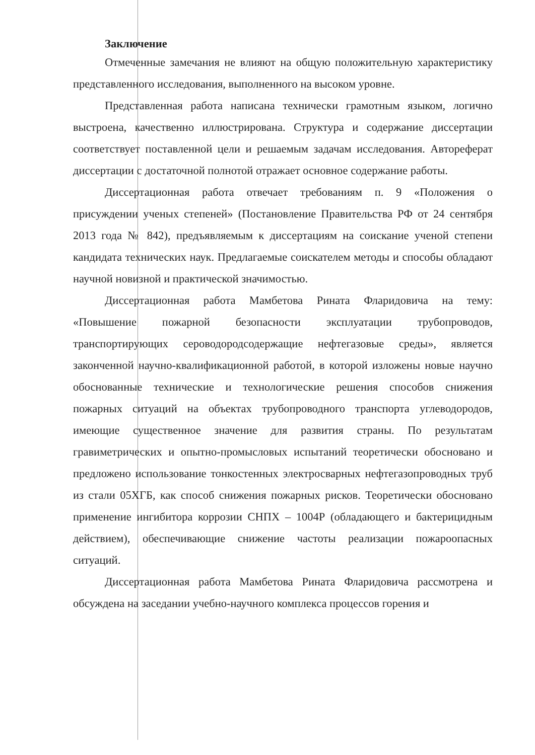Заключение
Отмеченные замечания не влияют на общую положительную характеристику представленного исследования, выполненного на высоком уровне.
Представленная работа написана технически грамотным языком, логично выстроена, качественно иллюстрирована. Структура и содержание диссертации соответствует поставленной цели и решаемым задачам исследования. Автореферат диссертации с достаточной полнотой отражает основное содержание работы.
Диссертационная работа отвечает требованиям п. 9 «Положения о присуждении ученых степеней» (Постановление Правительства РФ от 24 сентября 2013 года № 842), предъявляемым к диссертациям на соискание ученой степени кандидата технических наук. Предлагаемые соискателем методы и способы обладают научной новизной и практической значимостью.
Диссертационная работа Мамбетова Рината Фларидовича на тему: «Повышение пожарной безопасности эксплуатации трубопроводов, транспортирующих сероводородсодержащие нефтегазовые среды», является законченной научно-квалификационной работой, в которой изложены новые научно обоснованные технические и технологические решения способов снижения пожарных ситуаций на объектах трубопроводного транспорта углеводородов, имеющие существенное значение для развития страны. По результатам гравиметрических и опытно-промысловых испытаний теоретически обосновано и предложено использование тонкостенных электросварных нефтегазопроводных труб из стали 05ХГБ, как способ снижения пожарных рисков. Теоретически обосновано применение ингибитора коррозии СНПХ – 1004Р (обладающего и бактерицидным действием), обеспечивающие снижение частоты реализации пожароопасных ситуаций.
Диссертационная работа Мамбетова Рината Фларидовича рассмотрена и обсуждена на заседании учебно-научного комплекса процессов горения и